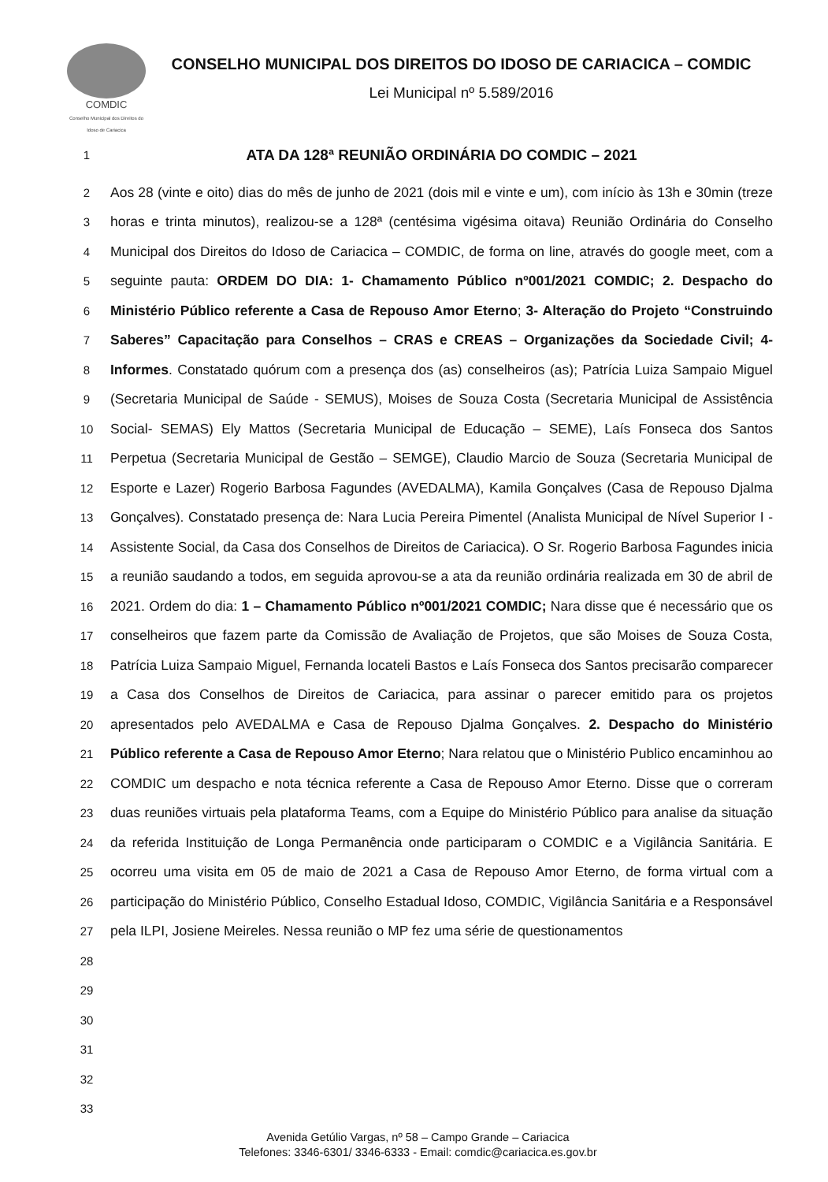COMDIC
Conselho Municipal dos Direitos do Idoso de Cariacica
CONSELHO MUNICIPAL DOS DIREITOS DO IDOSO DE CARIACICA – COMDIC
Lei Municipal nº 5.589/2016
1 ATA DA 128ª REUNIÃO ORDINÁRIA DO COMDIC – 2021
2
3
4
5
6
7
8
9
10
11
12
13
14
15
16
17
18
19
20
21
22
23
24
25
26
27
28
29
30
31
32
33 Aos 28 (vinte e oito) dias do mês de junho de 2021 (dois mil e vinte e um), com início às 13h e 30min (treze horas e trinta minutos), realizou-se a 128ª (centésima vigésima oitava) Reunião Ordinária do Conselho Municipal dos Direitos do Idoso de Cariacica – COMDIC, de forma on line, através do google meet, com a seguinte pauta: ORDEM DO DIA: 1- Chamamento Público nº001/2021 COMDIC; 2. Despacho do Ministério Público referente a Casa de Repouso Amor Eterno; 3- Alteração do Projeto “Construindo Saberes” Capacitação para Conselhos – CRAS e CREAS – Organizações da Sociedade Civil; 4- Informes. Constatado quórum com a presença dos (as) conselheiros (as); Patrícia Luiza Sampaio Miguel (Secretaria Municipal de Saúde - SEMUS), Moises de Souza Costa (Secretaria Municipal de Assistência Social- SEMAS) Ely Mattos (Secretaria Municipal de Educação – SEME), Laís Fonseca dos Santos Perpetua (Secretaria Municipal de Gestão – SEMGE), Claudio Marcio de Souza (Secretaria Municipal de Esporte e Lazer) Rogerio Barbosa Fagundes (AVEDALMA), Kamila Gonçalves (Casa de Repouso Djalma Gonçalves). Constatado presença de: Nara Lucia Pereira Pimentel (Analista Municipal de Nível Superior I - Assistente Social, da Casa dos Conselhos de Direitos de Cariacica). O Sr. Rogerio Barbosa Fagundes inicia a reunião saudando a todos, em seguida aprovou-se a ata da reunião ordinária realizada em 30 de abril de 2021. Ordem do dia: 1 – Chamamento Público nº001/2021 COMDIC; Nara disse que é necessário que os conselheiros que fazem parte da Comissão de Avaliação de Projetos, que são Moises de Souza Costa, Patrícia Luiza Sampaio Miguel, Fernanda locateli Bastos e Laís Fonseca dos Santos precisarão comparecer a Casa dos Conselhos de Direitos de Cariacica, para assinar o parecer emitido para os projetos apresentados pelo AVEDALMA e Casa de Repouso Djalma Gonçalves. 2. Despacho do Ministério Público referente a Casa de Repouso Amor Eterno; Nara relatou que o Ministério Publico encaminhou ao COMDIC um despacho e nota técnica referente a Casa de Repouso Amor Eterno. Disse que o correram duas reuniões virtuais pela plataforma Teams, com a Equipe do Ministério Público para analise da situação da referida Instituição de Longa Permanência onde participaram o COMDIC e a Vigilância Sanitária. E ocorreu uma visita em 05 de maio de 2021 a Casa de Repouso Amor Eterno, de forma virtual com a participação do Ministério Público, Conselho Estadual Idoso, COMDIC, Vigilância Sanitária e a Responsável pela ILPI, Josiene Meireles. Nessa reunião o MP fez uma série de questionamentos
Avenida Getúlio Vargas, nº 58 – Campo Grande – Cariacica
Telefones: 3346-6301/ 3346-6333 - Email: comdic@cariacica.es.gov.br